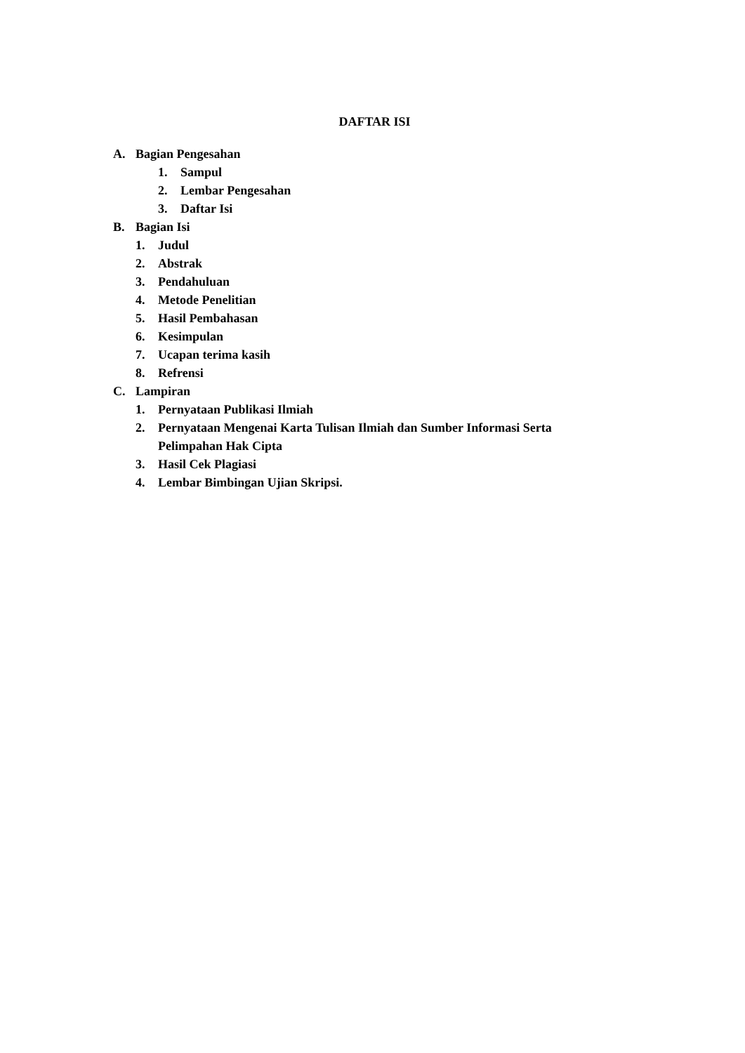DAFTAR ISI
A. Bagian Pengesahan
1. Sampul
2. Lembar Pengesahan
3. Daftar Isi
B. Bagian Isi
1. Judul
2. Abstrak
3. Pendahuluan
4. Metode Penelitian
5. Hasil Pembahasan
6. Kesimpulan
7. Ucapan terima kasih
8. Refrensi
C. Lampiran
1. Pernyataan Publikasi Ilmiah
2. Pernyataan Mengenai Karta Tulisan Ilmiah dan Sumber Informasi Serta Pelimpahan Hak Cipta
3. Hasil Cek Plagiasi
4. Lembar Bimbingan Ujian Skripsi.